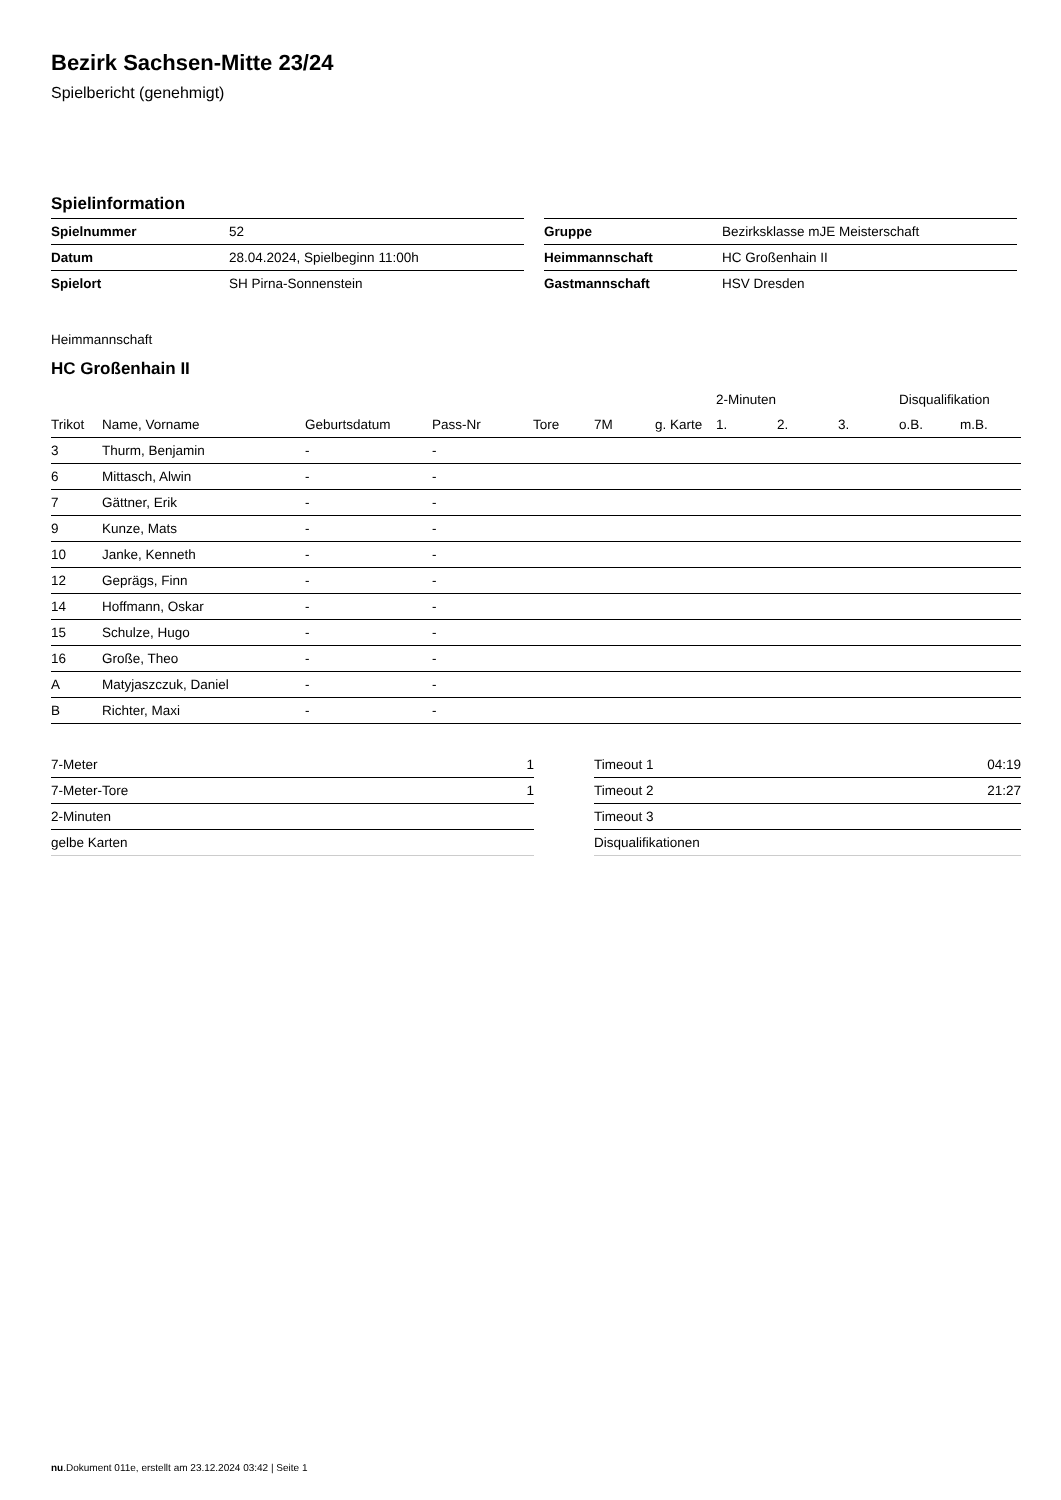Bezirk Sachsen-Mitte 23/24
Spielbericht (genehmigt)
Spielinformation
| Spielnummer | 52 |
| Datum | 28.04.2024, Spielbeginn 11:00h |
| Spielort | SH Pirna-Sonnenstein |
| Gruppe | Bezirksklasse mJE Meisterschaft |
| Heimmannschaft | HC Großenhain II |
| Gastmannschaft | HSV Dresden |
Heimmannschaft
HC Großenhain II
| | | | | | | | 2-Minuten | | | Disqualifikation | |
| --- | --- | --- | --- | --- | --- | --- | --- | --- | --- | --- | --- |
| Trikot | Name, Vorname | Geburtsdatum | Pass-Nr | Tore | 7M | g. Karte | 1. | 2. | 3. | o.B. | m.B. |
| 3 | Thurm, Benjamin | - | - | | | | | | | | |
| 6 | Mittasch, Alwin | - | - | | | | | | | | |
| 7 | Gättner, Erik | - | - | | | | | | | | |
| 9 | Kunze, Mats | - | - | | | | | | | | |
| 10 | Janke, Kenneth | - | - | | | | | | | | |
| 12 | Geprägs, Finn | - | - | | | | | | | | |
| 14 | Hoffmann, Oskar | - | - | | | | | | | | |
| 15 | Schulze, Hugo | - | - | | | | | | | | |
| 16 | Große, Theo | - | - | | | | | | | | |
| A | Matyjaszczuk, Daniel | - | - | | | | | | | | |
| B | Richter, Maxi | - | - | | | | | | | | |
| 7-Meter | 1 |
| 7-Meter-Tore | 1 |
| 2-Minuten | |
| gelbe Karten | |
| Timeout 1 | 04:19 |
| Timeout 2 | 21:27 |
| Timeout 3 | |
| Disqualifikationen | |
nu.Dokument 011e, erstellt am 23.12.2024 03:42 | Seite 1